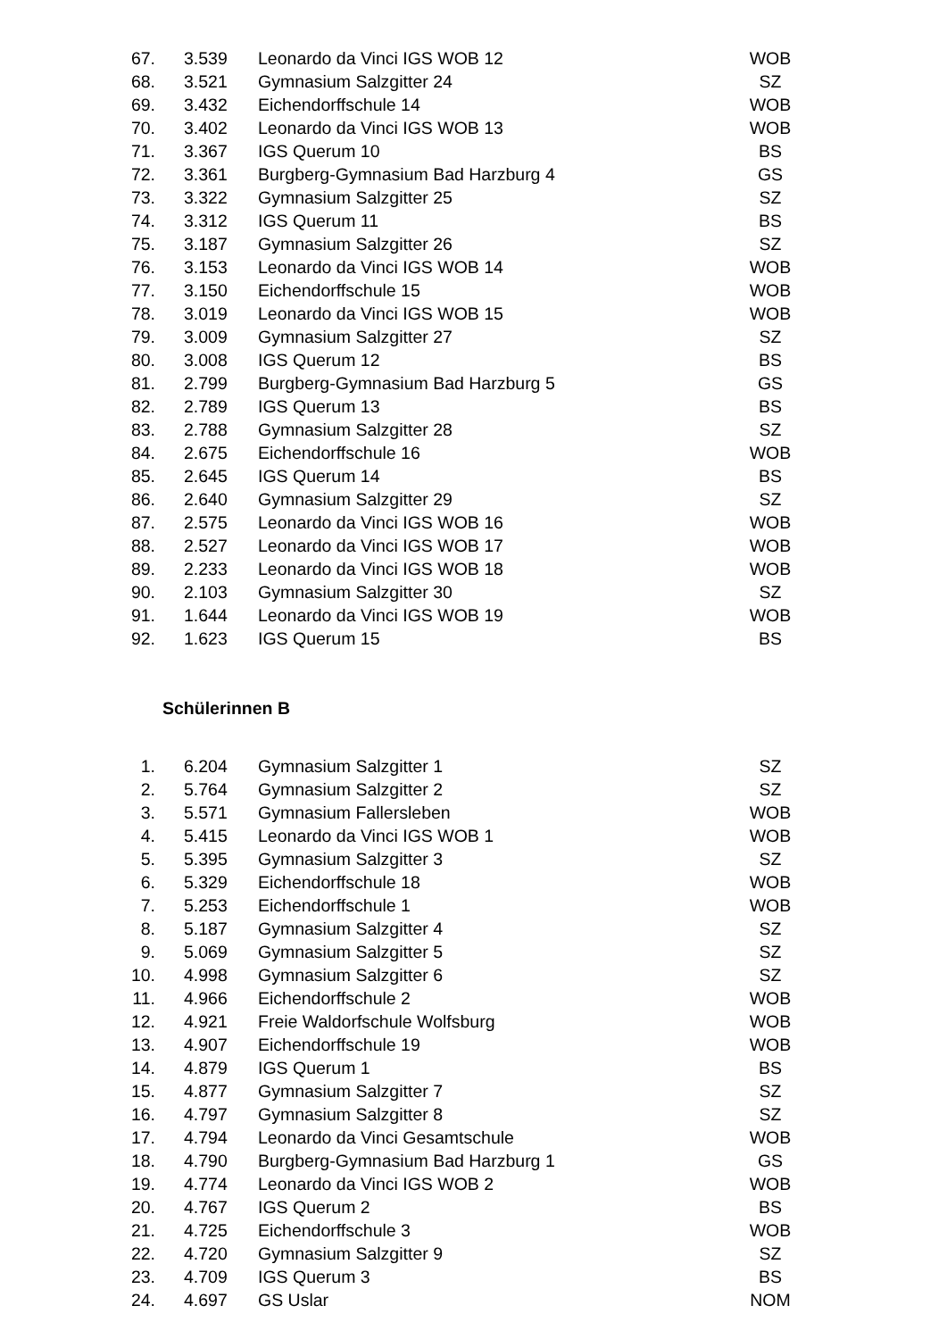| 67. | 3.539 | Leonardo da Vinci IGS WOB 12 | WOB |
| 68. | 3.521 | Gymnasium Salzgitter 24 | SZ |
| 69. | 3.432 | Eichendorffschule 14 | WOB |
| 70. | 3.402 | Leonardo da Vinci IGS WOB 13 | WOB |
| 71. | 3.367 | IGS Querum 10 | BS |
| 72. | 3.361 | Burgberg-Gymnasium Bad Harzburg 4 | GS |
| 73. | 3.322 | Gymnasium Salzgitter 25 | SZ |
| 74. | 3.312 | IGS Querum 11 | BS |
| 75. | 3.187 | Gymnasium Salzgitter 26 | SZ |
| 76. | 3.153 | Leonardo da Vinci IGS WOB 14 | WOB |
| 77. | 3.150 | Eichendorffschule 15 | WOB |
| 78. | 3.019 | Leonardo da Vinci IGS WOB 15 | WOB |
| 79. | 3.009 | Gymnasium Salzgitter 27 | SZ |
| 80. | 3.008 | IGS Querum 12 | BS |
| 81. | 2.799 | Burgberg-Gymnasium Bad Harzburg 5 | GS |
| 82. | 2.789 | IGS Querum 13 | BS |
| 83. | 2.788 | Gymnasium Salzgitter 28 | SZ |
| 84. | 2.675 | Eichendorffschule 16 | WOB |
| 85. | 2.645 | IGS Querum 14 | BS |
| 86. | 2.640 | Gymnasium Salzgitter 29 | SZ |
| 87. | 2.575 | Leonardo da Vinci IGS WOB 16 | WOB |
| 88. | 2.527 | Leonardo da Vinci IGS WOB 17 | WOB |
| 89. | 2.233 | Leonardo da Vinci IGS WOB 18 | WOB |
| 90. | 2.103 | Gymnasium Salzgitter 30 | SZ |
| 91. | 1.644 | Leonardo da Vinci IGS WOB 19 | WOB |
| 92. | 1.623 | IGS Querum 15 | BS |
Schülerinnen B
| 1. | 6.204 | Gymnasium Salzgitter 1 | SZ |
| 2. | 5.764 | Gymnasium Salzgitter 2 | SZ |
| 3. | 5.571 | Gymnasium Fallersleben | WOB |
| 4. | 5.415 | Leonardo da Vinci IGS WOB 1 | WOB |
| 5. | 5.395 | Gymnasium Salzgitter 3 | SZ |
| 6. | 5.329 | Eichendorffschule 18 | WOB |
| 7. | 5.253 | Eichendorffschule 1 | WOB |
| 8. | 5.187 | Gymnasium Salzgitter 4 | SZ |
| 9. | 5.069 | Gymnasium Salzgitter 5 | SZ |
| 10. | 4.998 | Gymnasium Salzgitter 6 | SZ |
| 11. | 4.966 | Eichendorffschule 2 | WOB |
| 12. | 4.921 | Freie Waldorfschule Wolfsburg | WOB |
| 13. | 4.907 | Eichendorffschule 19 | WOB |
| 14. | 4.879 | IGS Querum 1 | BS |
| 15. | 4.877 | Gymnasium Salzgitter 7 | SZ |
| 16. | 4.797 | Gymnasium Salzgitter 8 | SZ |
| 17. | 4.794 | Leonardo da Vinci Gesamtschule | WOB |
| 18. | 4.790 | Burgberg-Gymnasium Bad Harzburg 1 | GS |
| 19. | 4.774 | Leonardo da Vinci IGS WOB 2 | WOB |
| 20. | 4.767 | IGS Querum 2 | BS |
| 21. | 4.725 | Eichendorffschule 3 | WOB |
| 22. | 4.720 | Gymnasium Salzgitter 9 | SZ |
| 23. | 4.709 | IGS Querum 3 | BS |
| 24. | 4.697 | GS Uslar | NOM |